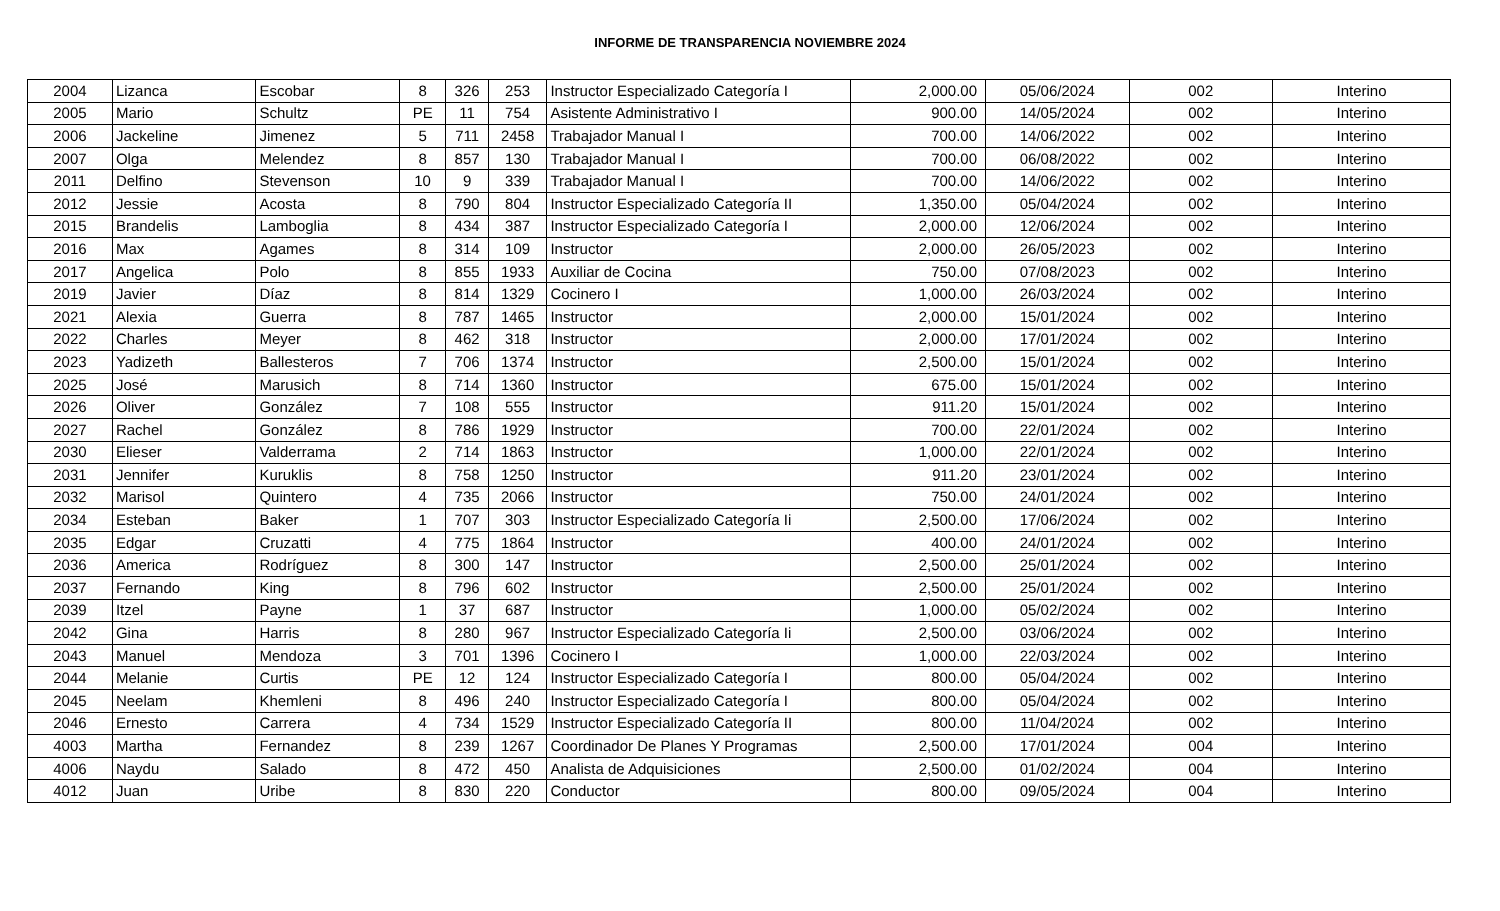INFORME DE TRANSPARENCIA NOVIEMBRE 2024
| 2004 | Lizanca | Escobar | 8 | 326 | 253 | Instructor Especializado Categoría I | 2,000.00 | 05/06/2024 | 002 | Interino |
| 2005 | Mario | Schultz | PE | 11 | 754 | Asistente Administrativo I | 900.00 | 14/05/2024 | 002 | Interino |
| 2006 | Jackeline | Jimenez | 5 | 711 | 2458 | Trabajador Manual I | 700.00 | 14/06/2022 | 002 | Interino |
| 2007 | Olga | Melendez | 8 | 857 | 130 | Trabajador Manual I | 700.00 | 06/08/2022 | 002 | Interino |
| 2011 | Delfino | Stevenson | 10 | 9 | 339 | Trabajador Manual I | 700.00 | 14/06/2022 | 002 | Interino |
| 2012 | Jessie | Acosta | 8 | 790 | 804 | Instructor Especializado Categoría II | 1,350.00 | 05/04/2024 | 002 | Interino |
| 2015 | Brandelis | Lamboglia | 8 | 434 | 387 | Instructor Especializado Categoría I | 2,000.00 | 12/06/2024 | 002 | Interino |
| 2016 | Max | Agames | 8 | 314 | 109 | Instructor | 2,000.00 | 26/05/2023 | 002 | Interino |
| 2017 | Angelica | Polo | 8 | 855 | 1933 | Auxiliar de Cocina | 750.00 | 07/08/2023 | 002 | Interino |
| 2019 | Javier | Díaz | 8 | 814 | 1329 | Cocinero I | 1,000.00 | 26/03/2024 | 002 | Interino |
| 2021 | Alexia | Guerra | 8 | 787 | 1465 | Instructor | 2,000.00 | 15/01/2024 | 002 | Interino |
| 2022 | Charles | Meyer | 8 | 462 | 318 | Instructor | 2,000.00 | 17/01/2024 | 002 | Interino |
| 2023 | Yadizeth | Ballesteros | 7 | 706 | 1374 | Instructor | 2,500.00 | 15/01/2024 | 002 | Interino |
| 2025 | José | Marusich | 8 | 714 | 1360 | Instructor | 675.00 | 15/01/2024 | 002 | Interino |
| 2026 | Oliver | González | 7 | 108 | 555 | Instructor | 911.20 | 15/01/2024 | 002 | Interino |
| 2027 | Rachel | González | 8 | 786 | 1929 | Instructor | 700.00 | 22/01/2024 | 002 | Interino |
| 2030 | Elieser | Valderrama | 2 | 714 | 1863 | Instructor | 1,000.00 | 22/01/2024 | 002 | Interino |
| 2031 | Jennifer | Kuruklis | 8 | 758 | 1250 | Instructor | 911.20 | 23/01/2024 | 002 | Interino |
| 2032 | Marisol | Quintero | 4 | 735 | 2066 | Instructor | 750.00 | 24/01/2024 | 002 | Interino |
| 2034 | Esteban | Baker | 1 | 707 | 303 | Instructor Especializado Categoría Ii | 2,500.00 | 17/06/2024 | 002 | Interino |
| 2035 | Edgar | Cruzatti | 4 | 775 | 1864 | Instructor | 400.00 | 24/01/2024 | 002 | Interino |
| 2036 | America | Rodríguez | 8 | 300 | 147 | Instructor | 2,500.00 | 25/01/2024 | 002 | Interino |
| 2037 | Fernando | King | 8 | 796 | 602 | Instructor | 2,500.00 | 25/01/2024 | 002 | Interino |
| 2039 | Itzel | Payne | 1 | 37 | 687 | Instructor | 1,000.00 | 05/02/2024 | 002 | Interino |
| 2042 | Gina | Harris | 8 | 280 | 967 | Instructor Especializado Categoría Ii | 2,500.00 | 03/06/2024 | 002 | Interino |
| 2043 | Manuel | Mendoza | 3 | 701 | 1396 | Cocinero I | 1,000.00 | 22/03/2024 | 002 | Interino |
| 2044 | Melanie | Curtis | PE | 12 | 124 | Instructor Especializado Categoría I | 800.00 | 05/04/2024 | 002 | Interino |
| 2045 | Neelam | Khemleni | 8 | 496 | 240 | Instructor Especializado Categoría I | 800.00 | 05/04/2024 | 002 | Interino |
| 2046 | Ernesto | Carrera | 4 | 734 | 1529 | Instructor Especializado Categoría II | 800.00 | 11/04/2024 | 002 | Interino |
| 4003 | Martha | Fernandez | 8 | 239 | 1267 | Coordinador De Planes Y Programas | 2,500.00 | 17/01/2024 | 004 | Interino |
| 4006 | Naydu | Salado | 8 | 472 | 450 | Analista de Adquisiciones | 2,500.00 | 01/02/2024 | 004 | Interino |
| 4012 | Juan | Uribe | 8 | 830 | 220 | Conductor | 800.00 | 09/05/2024 | 004 | Interino |